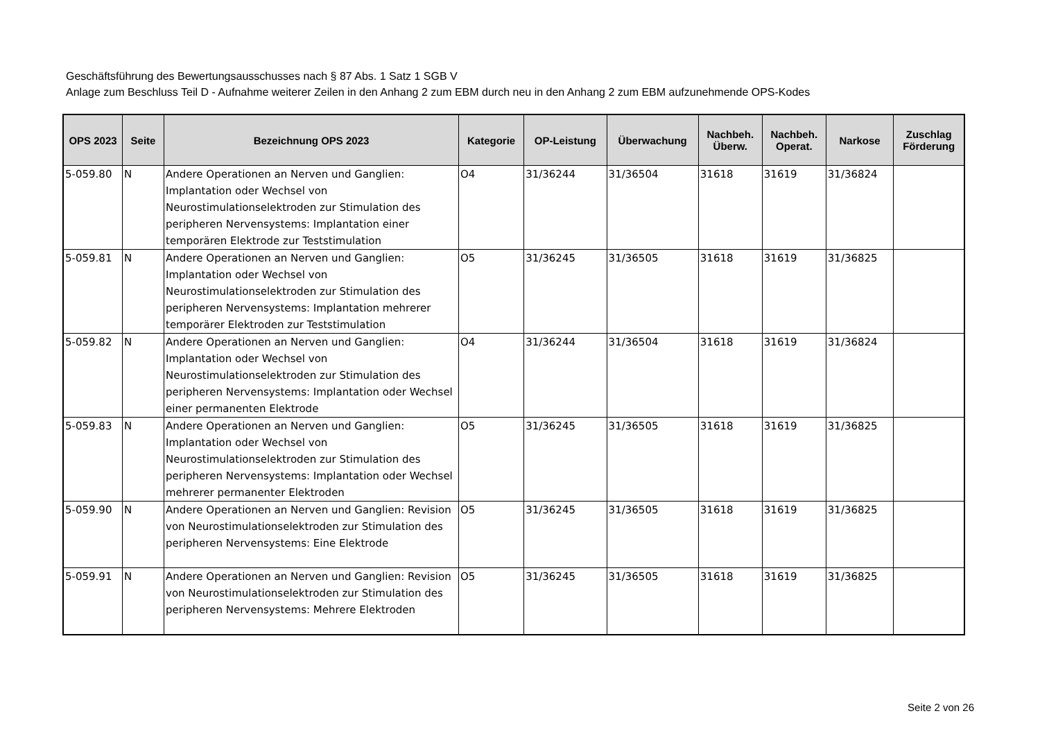Geschäftsführung des Bewertungsausschusses nach § 87 Abs. 1 Satz 1 SGB V
Anlage zum Beschluss Teil D - Aufnahme weiterer Zeilen in den Anhang 2 zum EBM durch neu in den Anhang 2 zum EBM aufzunehmende OPS-Kodes
| OPS 2023 | Seite | Bezeichnung OPS 2023 | Kategorie | OP-Leistung | Überwachung | Nachbeh. Überw. | Nachbeh. Operat. | Narkose | Zuschlag Förderung |
| --- | --- | --- | --- | --- | --- | --- | --- | --- | --- |
| 5-059.80 | N | Andere Operationen an Nerven und Ganglien: Implantation oder Wechsel von Neurostimulationselektroden zur Stimulation des peripheren Nervensystems: Implantation einer temporären Elektrode zur Teststimulation | O4 | 31/36244 | 31/36504 | 31618 | 31619 | 31/36824 | |
| 5-059.81 | N | Andere Operationen an Nerven und Ganglien: Implantation oder Wechsel von Neurostimulationselektroden zur Stimulation des peripheren Nervensystems: Implantation mehrerer temporärer Elektroden zur Teststimulation | O5 | 31/36245 | 31/36505 | 31618 | 31619 | 31/36825 | |
| 5-059.82 | N | Andere Operationen an Nerven und Ganglien: Implantation oder Wechsel von Neurostimulationselektroden zur Stimulation des peripheren Nervensystems: Implantation oder Wechsel einer permanenten Elektrode | O4 | 31/36244 | 31/36504 | 31618 | 31619 | 31/36824 | |
| 5-059.83 | N | Andere Operationen an Nerven und Ganglien: Implantation oder Wechsel von Neurostimulationselektroden zur Stimulation des peripheren Nervensystems: Implantation oder Wechsel mehrerer permanenter Elektroden | O5 | 31/36245 | 31/36505 | 31618 | 31619 | 31/36825 | |
| 5-059.90 | N | Andere Operationen an Nerven und Ganglien: Revision von Neurostimulationselektroden zur Stimulation des peripheren Nervensystems: Eine Elektrode | O5 | 31/36245 | 31/36505 | 31618 | 31619 | 31/36825 | |
| 5-059.91 | N | Andere Operationen an Nerven und Ganglien: Revision von Neurostimulationselektroden zur Stimulation des peripheren Nervensystems: Mehrere Elektroden | O5 | 31/36245 | 31/36505 | 31618 | 31619 | 31/36825 | |
Seite 2 von 26